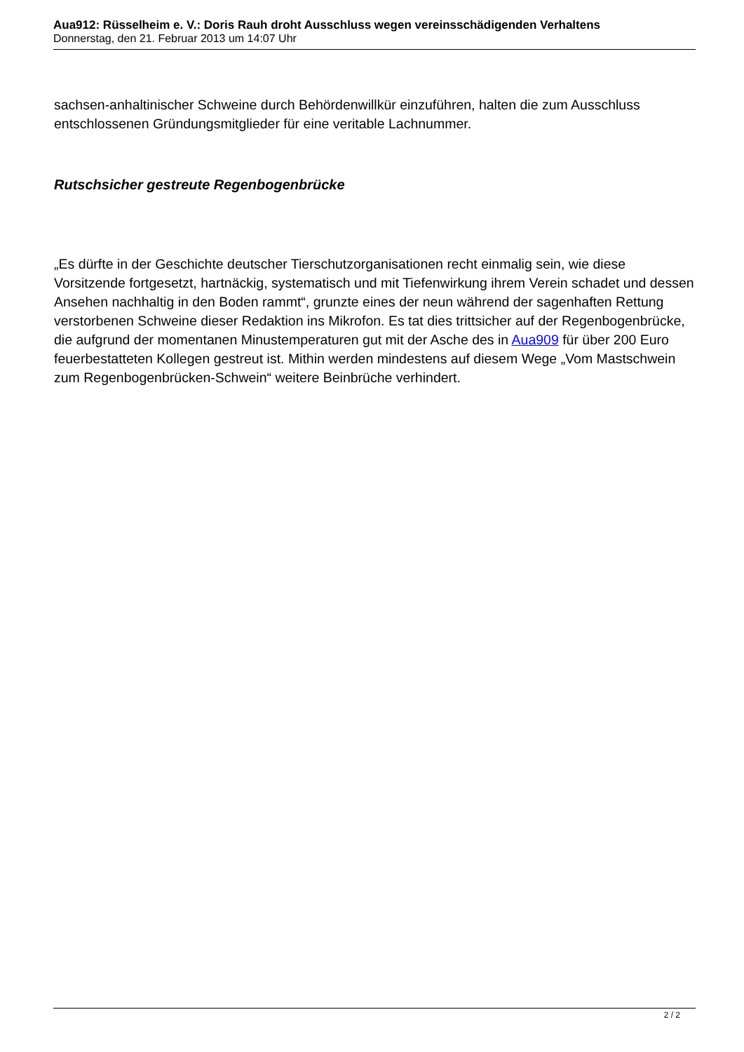Aua912: Rüsselheim e. V.: Doris Rauh droht Ausschluss wegen vereinsschädigenden Verhaltens
Donnerstag, den 21. Februar 2013 um 14:07 Uhr
sachsen-anhaltinischer Schweine durch Behördenwillkür einzuführen, halten die zum Ausschluss entschlossenen Gründungsmitglieder für eine veritable Lachnummer.
Rutschsicher gestreute Regenbogenbrücke
„Es dürfte in der Geschichte deutscher Tierschutzorganisationen recht einmalig sein, wie diese Vorsitzende fortgesetzt, hartnäckig, systematisch und mit Tiefenwirkung ihrem Verein schadet und dessen Ansehen nachhaltig in den Boden rammt“, grunzte eines der neun während der sagenhaften Rettung verstorbenen Schweine dieser Redaktion ins Mikrofon. Es tat dies trittsicher auf der Regenbogenbrücke, die aufgrund der momentanen Minustemperaturen gut mit der Asche des in Aua909 für über 200 Euro feuerbestatteten Kollegen gestreut ist. Mithin werden mindestens auf diesem Wege „Vom Mastschwein zum Regenbogenbrücken-Schwein“ weitere Beinbrüche verhindert.
2 / 2